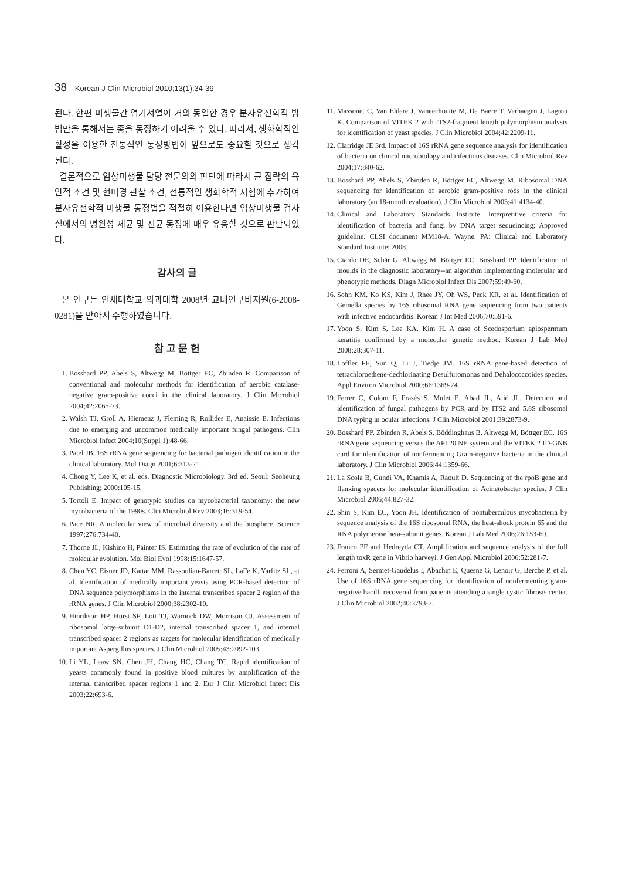38 Korean J Clin Microbiol 2010;13(1):34-39
된다. 한편 미생물간 염기서열이 거의 동일한 경우 분자유전학적 방법만을 통해서는 종을 동정하기 어려울 수 있다. 따라서, 생화학적인 활성을 이용한 전통적인 동정방법이 앞으로도 중요할 것으로 생각된다.
결론적으로 임상미생물 담당 전문의의 판단에 따라서 균 집락의 육안적 소견 및 현미경 관찰 소견, 전통적인 생화학적 시험에 추가하여 분자유전학적 미생물 동정법을 적절히 이용한다면 임상미생물 검사실에서의 병원성 세균 및 진균 동정에 매우 유용할 것으로 판단되었다.
감사의 글
본 연구는 연세대학교 의과대학 2008년 교내연구비지원(6-2008-0281)을 받아서 수행하였습니다.
참 고 문 헌
1. Bosshard PP, Abels S, Altwegg M, Böttger EC, Zbinden R. Comparison of conventional and molecular methods for identification of aerobic catalase-negative gram-positive cocci in the clinical laboratory. J Clin Microbiol 2004;42:2065-73.
2. Walsh TJ, Groll A, Hiemenz J, Fleming R, Roilides E, Anaissie E. Infections due to emerging and uncommon medically important fungal pathogens. Clin Microbiol Infect 2004;10(Suppl 1):48-66.
3. Patel JB. 16S rRNA gene sequencing for bacterial pathogen identification in the clinical laboratory. Mol Diagn 2001;6:313-21.
4. Chong Y, Lee K, et al. eds. Diagnostic Microbiology. 3rd ed. Seoul: Seoheung Publishing; 2000:105-15.
5. Tortoli E. Impact of genotypic studies on mycobacterial taxonomy: the new mycobacteria of the 1990s. Clin Microbiol Rev 2003;16:319-54.
6. Pace NR. A molecular view of microbial diversity and the biosphere. Science 1997;276:734-40.
7. Thorne JL, Kishino H, Painter IS. Estimating the rate of evolution of the rate of molecular evolution. Mol Biol Evol 1998;15:1647-57.
8. Chen YC, Eisner JD, Kattar MM, Rassoulian-Barrett SL, LaFe K, Yarfitz SL, et al. Identification of medically important yeasts using PCR-based detection of DNA sequence polymorphisms in the internal transcribed spacer 2 region of the rRNA genes. J Clin Microbiol 2000;38:2302-10.
9. Hinrikson HP, Hurst SF, Lott TJ, Warnock DW, Morrison CJ. Assessment of ribosomal large-subunit D1-D2, internal transcribed spacer 1, and internal transcribed spacer 2 regions as targets for molecular identification of medically important Aspergillus species. J Clin Microbiol 2005;43:2092-103.
10. Li YL, Leaw SN, Chen JH, Chang HC, Chang TC. Rapid identification of yeasts commonly found in positive blood cultures by amplification of the internal transcribed spacer regions 1 and 2. Eur J Clin Microbiol Infect Dis 2003;22:693-6.
11. Massonet C, Van Eldere J, Vaneechoutte M, De Baere T, Verhaegen J, Lagrou K. Comparison of VITEK 2 with ITS2-fragment length polymorphism analysis for identification of yeast species. J Clin Microbiol 2004;42:2209-11.
12. Clarridge JE 3rd. Impact of 16S rRNA gene sequence analysis for identification of bacteria on clinical microbiology and infectious diseases. Clin Microbiol Rev 2004;17:840-62.
13. Bosshard PP, Abels S, Zbinden R, Böttger EC, Altwegg M. Ribosomal DNA sequencing for identification of aerobic gram-positive rods in the clinical laboratory (an 18-month evaluation). J Clin Microbiol 2003;41:4134-40.
14. Clinical and Laboratory Standards Institute. Interpretitive criteria for identification of bacteria and fungi by DNA target sequeincing; Approved guideline. CLSI document MM18-A. Wayne. PA: Clinical and Laboratory Standard Institute: 2008.
15. Ciardo DE, Schär G, Altwegg M, Böttger EC, Bosshard PP. Identification of moulds in the diagnostic laboratory--an algorithm implementing molecular and phenotypic methods. Diagn Microbiol Infect Dis 2007;59:49-60.
16. Sohn KM, Ko KS, Kim J, Rhee JY, Oh WS, Peck KR, et al. Identification of Gemella species by 16S ribosomal RNA gene sequencing from two patients with infective endocarditis. Korean J Int Med 2006;70:591-6.
17. Yoon S, Kim S, Lee KA, Kim H. A case of Scedosporium apiospermum keratitis confirmed by a molecular genetic method. Korean J Lab Med 2008;28:307-11.
18. Loffler FE, Sun Q, Li J, Tiedje JM. 16S rRNA gene-based detection of tetrachloroethene-dechlorinating Desulfuromonas and Dehalococcoides species. Appl Environ Microbiol 2000;66:1369-74.
19. Ferrer C, Colom F, Frasés S, Mulet E, Abad JL, Alió JL. Detection and identification of fungal pathogens by PCR and by ITS2 and 5.8S ribosomal DNA typing in ocular infections. J Clin Microbiol 2001;39:2873-9.
20. Bosshard PP, Zbinden R, Abels S, Böddinghaus B, Altwegg M, Böttger EC. 16S rRNA gene sequencing versus the API 20 NE system and the VITEK 2 ID-GNB card for identification of nonfermenting Gram-negative bacteria in the clinical laboratory. J Clin Microbiol 2006;44:1359-66.
21. La Scola B, Gundi VA, Khamis A, Raoult D. Sequencing of the rpoB gene and flanking spacers for molecular identification of Acinetobacter species. J Clin Microbiol 2006;44:827-32.
22. Shin S, Kim EC, Yoon JH. Identification of nontuberculous mycobacteria by sequence analysis of the 16S ribosomal RNA, the heat-shock protein 65 and the RNA polymerase beta-subunit genes. Korean J Lab Med 2006;26:153-60.
23. Franco PF and Hedreyda CT. Amplification and sequence analysis of the full length toxR gene in Vibrio harveyi. J Gen Appl Microbiol 2006;52:281-7.
24. Ferroni A, Sermet-Gaudelus I, Abachin E, Quesne G, Lenoir G, Berche P, et al. Use of 16S rRNA gene sequencing for identification of nonfermenting gram-negative bacilli recovered from patients attending a single cystic fibrosis center. J Clin Microbiol 2002;40:3793-7.